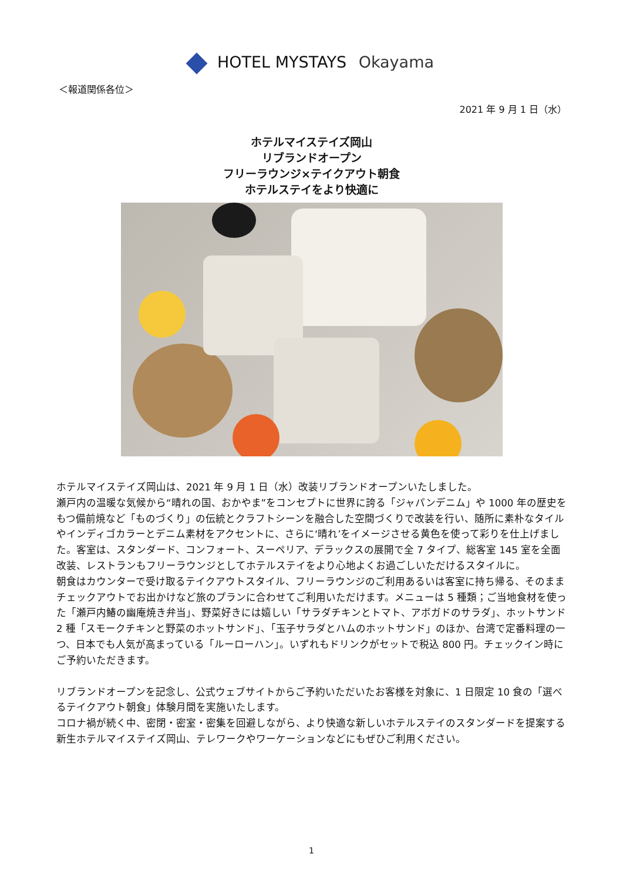HOTEL MYSTAYS Okayama
＜報道関係各位＞
2021 年 9 月 1 日（水）
ホテルマイステイズ岡山
リブランドオープン
フリーラウンジ×テイクアウト朝食
ホテルステイをより快適に
ホテルマイステイズ岡山は、2021 年 9 月 1 日（水）改装リブランドオープンいたしました。
瀬戸内の温暖な気候から“晴れの国、おかやま”をコンセプトに世界に誇る「ジャパンデニム」や 1000 年の歴史をもつ備前焼など「ものづくり」の伝統とクラフトシーンを融合した空間づくりで改装を行い、随所に素朴なタイルやインディゴカラーとデニム素材をアクセントに、さらに‘晴れ’をイメージさせる黄色を使って彩りを仕上げました。客室は、スタンダード、コンフォート、スーペリア、デラックスの展開で全 7 タイプ、総客室 145 室を全面改装、レストランもフリーラウンジとしてホテルステイをより心地よくお過ごしいただけるスタイルに。
朝食はカウンターで受け取るテイクアウトスタイル、フリーラウンジのご利用あるいは客室に持ち帰る、そのままチェックアウトでお出かけなど旅のプランに合わせてご利用いただけます。メニューは 5 種類；ご当地食材を使った「瀬戸内鰆の幽庵焼き弁当」、野菜好きには嬉しい「サラダチキンとトマト、アボガドのサラダ」、ホットサンド 2 種「スモークチキンと野菜のホットサンド」、「玉子サラダとハムのホットサンド」のほか、台湾で定番料理の一つ、日本でも人気が高まっている「ルーローハン」。いずれもドリンクがセットで税込 800 円。チェックイン時にご予約いただきます。
リブランドオープンを記念し、公式ウェブサイトからご予約いただいたお客様を対象に、1 日限定 10 食の「選べるテイクアウト朝食」体験月間を実施いたします。
コロナ禍が続く中、密閉・密室・密集を回避しながら、より快適な新しいホテルステイのスタンダードを提案する新生ホテルマイステイズ岡山、テレワークやワーケーションなどにもぜひご利用ください。
1